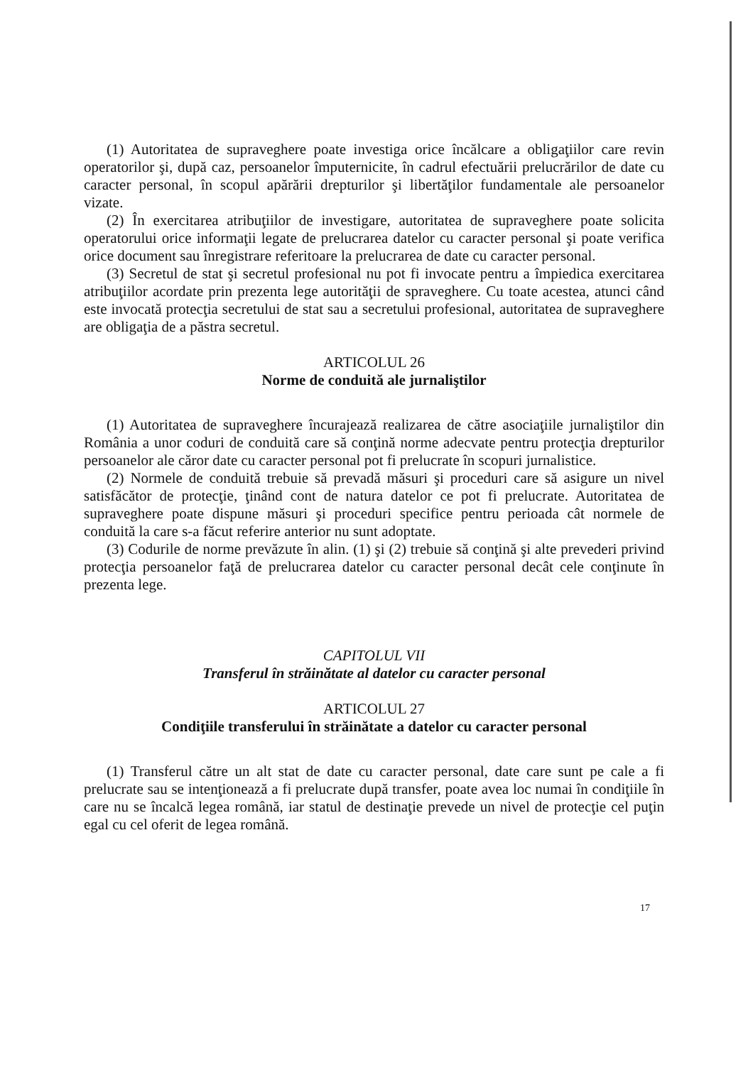(1) Autoritatea de supraveghere poate investiga orice încălcare a obligaţiilor care revin operatorilor şi, după caz, persoanelor împuternicite, în cadrul efectuării prelucrărilor de date cu caracter personal, în scopul apărării drepturilor şi libertăţilor fundamentale ale persoanelor vizate.
(2) În exercitarea atribuţiilor de investigare, autoritatea de supraveghere poate solicita operatorului orice informaţii legate de prelucrarea datelor cu caracter personal şi poate verifica orice document sau înregistrare referitoare la prelucrarea de date cu caracter personal.
(3) Secretul de stat şi secretul profesional nu pot fi invocate pentru a împiedica exercitarea atribuţiilor acordate prin prezenta lege autorităţii de spraveghere. Cu toate acestea, atunci când este invocată protecţia secretului de stat sau a secretului profesional, autoritatea de supraveghere are obligaţia de a păstra secretul.
ARTICOLUL 26
Norme de conduită ale jurnaliştilor
(1) Autoritatea de supraveghere încurajează realizarea de către asociaţiile jurnaliştilor din România a unor coduri de conduită care să conţină norme adecvate pentru protecţia drepturilor persoanelor ale căror date cu caracter personal pot fi prelucrate în scopuri jurnalistice.
(2) Normele de conduită trebuie să prevadă măsuri şi proceduri care să asigure un nivel satisfăcător de protecţie, ţinând cont de natura datelor ce pot fi prelucrate. Autoritatea de supraveghere poate dispune măsuri şi proceduri specifice pentru perioada cât normele de conduită la care s-a făcut referire anterior nu sunt adoptate.
(3) Codurile de norme prevăzute în alin. (1) şi (2) trebuie să conţină şi alte prevederi privind protecţia persoanelor faţă de prelucrarea datelor cu caracter personal decât cele conţinute în prezenta lege.
CAPITOLUL VII
Transferul în străinătate al datelor cu caracter personal
ARTICOLUL 27
Condiţiile transferului în străinătate a datelor cu caracter personal
(1) Transferul către un alt stat de date cu caracter personal, date care sunt pe cale a fi prelucrate sau se intenţionează a fi prelucrate după transfer, poate avea loc numai în condiţiile în care nu se încalcă legea română, iar statul de destinaţie prevede un nivel de protecţie cel puţin egal cu cel oferit de legea română.
17